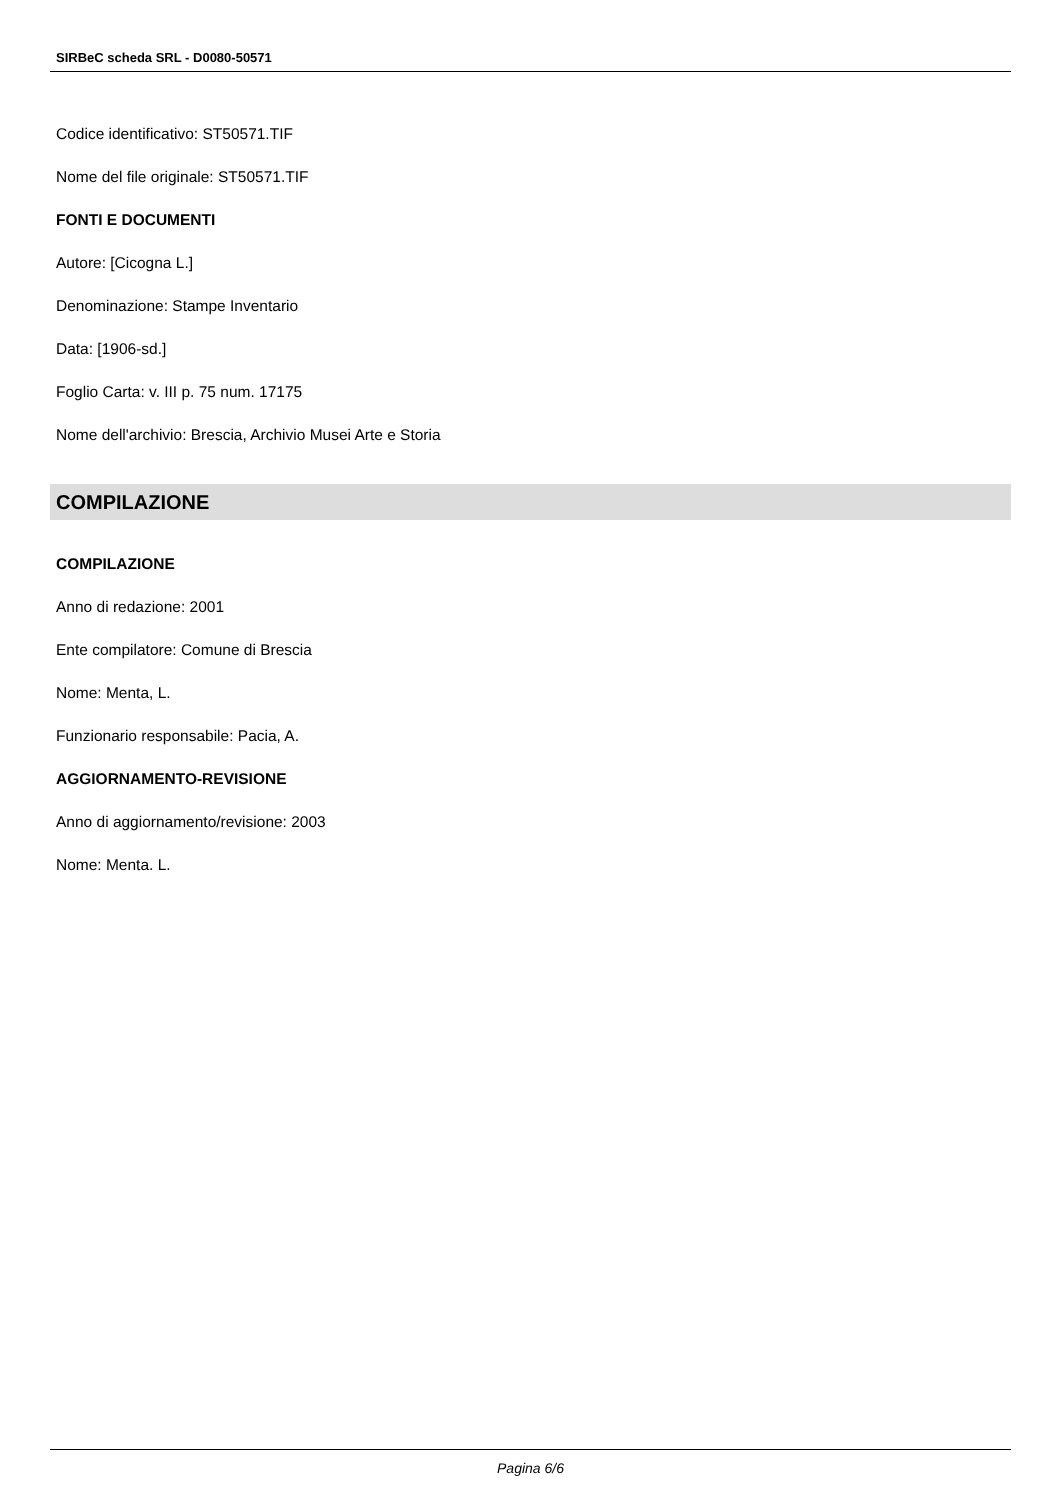SIRBeC scheda SRL - D0080-50571
Codice identificativo: ST50571.TIF
Nome del file originale: ST50571.TIF
FONTI E DOCUMENTI
Autore: [Cicogna L.]
Denominazione: Stampe Inventario
Data: [1906-sd.]
Foglio Carta: v. III p. 75 num. 17175
Nome dell'archivio: Brescia, Archivio Musei Arte e Storia
COMPILAZIONE
COMPILAZIONE
Anno di redazione: 2001
Ente compilatore: Comune di Brescia
Nome: Menta, L.
Funzionario responsabile: Pacia, A.
AGGIORNAMENTO-REVISIONE
Anno di aggiornamento/revisione: 2003
Nome: Menta. L.
Pagina 6/6